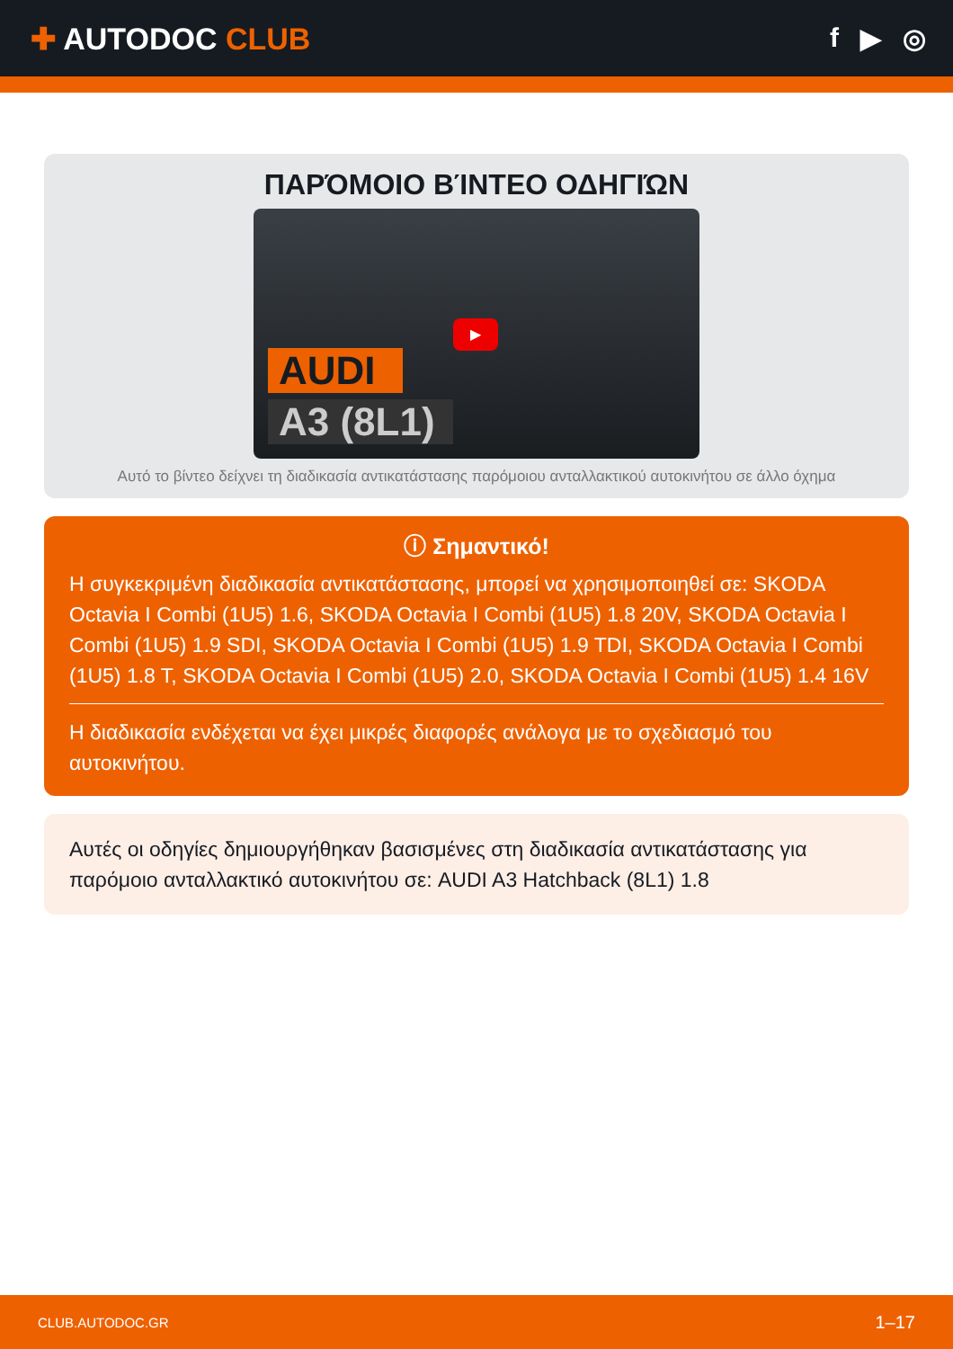✚ AUTODOC CLUB f ▶ ◎
ΠΑΡΌΜΟΙΟ ΒΊΝΤΕΟ ΟΔΗΓΙΏΝ
▶
AUDI
A3 (8L1)
Αυτό το βίντεο δείχνει τη διαδικασία αντικατάστασης παρόμοιου ανταλλακτικού αυτοκινήτου σε άλλο όχημα
ⓘ Σημαντικό!
Η συγκεκριμένη διαδικασία αντικατάστασης, μπορεί να χρησιμοποιηθεί σε: SKODA Octavia I Combi (1U5) 1.6, SKODA Octavia I Combi (1U5) 1.8 20V, SKODA Octavia I Combi (1U5) 1.9 SDI, SKODA Octavia I Combi (1U5) 1.9 TDI, SKODA Octavia I Combi (1U5) 1.8 T, SKODA Octavia I Combi (1U5) 2.0, SKODA Octavia I Combi (1U5) 1.4 16V
Η διαδικασία ενδέχεται να έχει μικρές διαφορές ανάλογα με το σχεδιασμό του αυτοκινήτου.
Αυτές οι οδηγίες δημιουργήθηκαν βασισμένες στη διαδικασία αντικατάστασης για παρόμοιο ανταλλακτικό αυτοκινήτου σε: AUDI A3 Hatchback (8L1) 1.8
CLUB.AUTODOC.GR 1–17